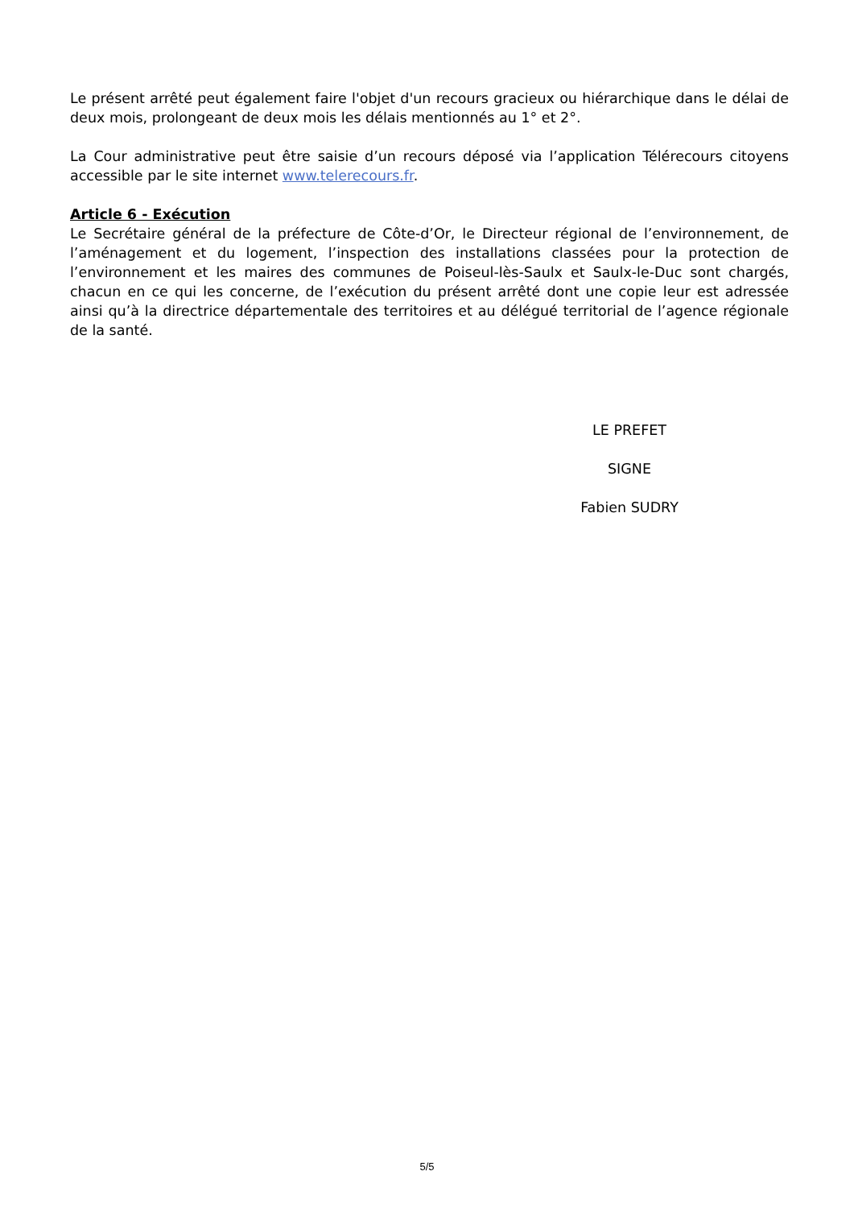Le présent arrêté peut également faire l'objet d'un recours gracieux ou hiérarchique dans le délai de deux mois, prolongeant de deux mois les délais mentionnés au 1° et 2°.
La Cour administrative peut être saisie d’un recours déposé via l’application Télérecours citoyens accessible par le site internet www.telerecours.fr.
Article 6 - Exécution
Le Secrétaire général de la préfecture de Côte-d’Or, le Directeur régional de l’environnement, de l’aménagement et du logement, l’inspection des installations classées pour la protection de l’environnement et les maires des communes de Poiseul-lès-Saulx et Saulx-le-Duc sont chargés, chacun en ce qui les concerne, de l’exécution du présent arrêté dont une copie leur est adressée ainsi qu’à la directrice départementale des territoires et au délégué territorial de l’agence régionale de la santé.
LE PREFET
SIGNE
Fabien SUDRY
5/5